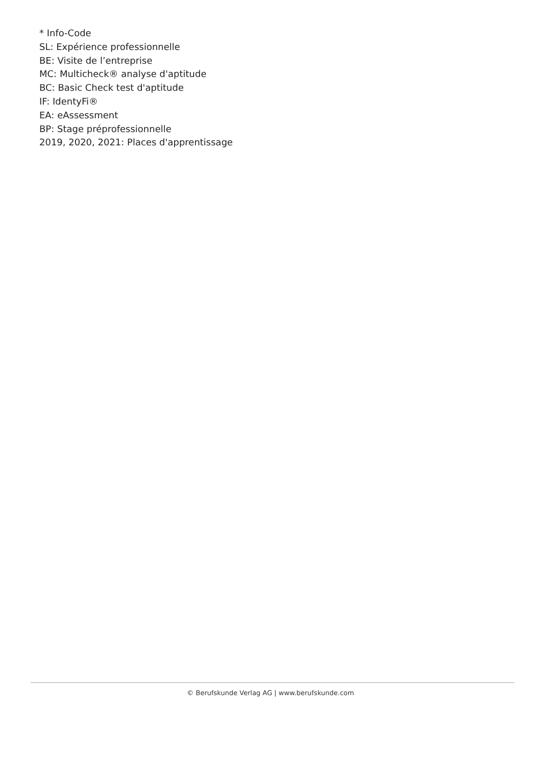* Info-Code
SL: Expérience professionnelle
BE: Visite de l’entreprise
MC: Multicheck® analyse d'aptitude
BC: Basic Check test d'aptitude
IF: IdentyFi®
EA: eAssessment
BP: Stage préprofessionnelle
2019, 2020, 2021: Places d'apprentissage
© Berufskunde Verlag AG | www.berufskunde.com